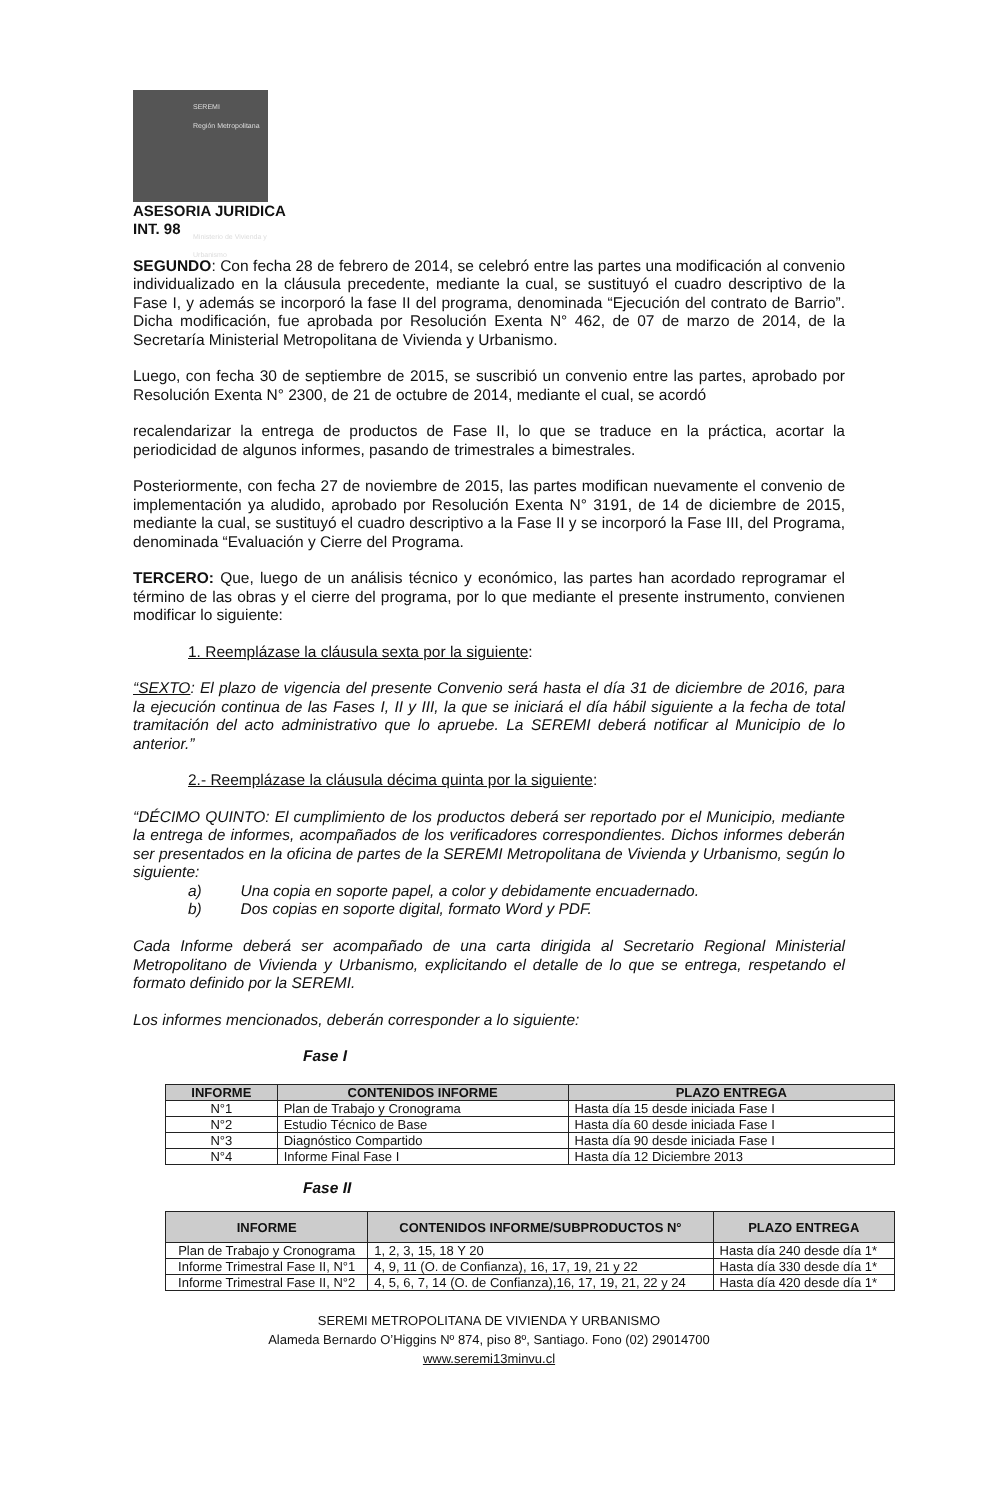SEREMI
Región Metropolitana
Ministerio de Vivienda y Urbanismo
ASESORIA JURIDICA
INT. 98
SEGUNDO: Con fecha 28 de febrero de 2014, se celebró entre las partes una modificación al convenio individualizado en la cláusula precedente, mediante la cual, se sustituyó el cuadro descriptivo de la Fase I, y además se incorporó la fase II del programa, denominada “Ejecución del contrato de Barrio”. Dicha modificación, fue aprobada por Resolución Exenta N° 462, de 07 de marzo de 2014, de la Secretaría Ministerial Metropolitana de Vivienda y Urbanismo.
Luego, con fecha 30 de septiembre de 2015, se suscribió un convenio entre las partes, aprobado por Resolución Exenta N° 2300, de 21 de octubre de 2014, mediante el cual, se acordó
recalendarizar la entrega de productos de Fase II, lo que se traduce en la práctica, acortar la periodicidad de algunos informes, pasando de trimestrales a bimestrales.
Posteriormente, con fecha 27 de noviembre de 2015, las partes modifican nuevamente el convenio de implementación ya aludido, aprobado por Resolución Exenta N° 3191, de 14 de diciembre de 2015, mediante la cual, se sustituyó el cuadro descriptivo a la Fase II y se incorporó la Fase III, del Programa, denominada “Evaluación y Cierre del Programa.
TERCERO: Que, luego de un análisis técnico y económico, las partes han acordado reprogramar el término de las obras y el cierre del programa, por lo que mediante el presente instrumento, convienen modificar lo siguiente:
1. Reemplázase la cláusula sexta por la siguiente:
“SEXTO: El plazo de vigencia del presente Convenio será hasta el día 31 de diciembre de 2016, para la ejecución continua de las Fases I, II y III, la que se iniciará el día hábil siguiente a la fecha de total tramitación del acto administrativo que lo apruebe. La SEREMI deberá notificar al Municipio de lo anterior.”
2.- Reemplázase la cláusula décima quinta por la siguiente:
“DÉCIMO QUINTO: El cumplimiento de los productos deberá ser reportado por el Municipio, mediante la entrega de informes, acompañados de los verificadores correspondientes. Dichos informes deberán ser presentados en la oficina de partes de la SEREMI Metropolitana de Vivienda y Urbanismo, según lo siguiente:
a) Una copia en soporte papel, a color y debidamente encuadernado.
b) Dos copias en soporte digital, formato Word y PDF.
Cada Informe deberá ser acompañado de una carta dirigida al Secretario Regional Ministerial Metropolitano de Vivienda y Urbanismo, explicitando el detalle de lo que se entrega, respetando el formato definido por la SEREMI.
Los informes mencionados, deberán corresponder a lo siguiente:
Fase I
| INFORME | CONTENIDOS INFORME | PLAZO ENTREGA |
| --- | --- | --- |
| N°1 | Plan de Trabajo y Cronograma | Hasta día 15 desde iniciada Fase I |
| N°2 | Estudio Técnico de Base | Hasta día 60 desde iniciada Fase I |
| N°3 | Diagnóstico Compartido | Hasta día 90 desde iniciada Fase I |
| N°4 | Informe Final Fase I | Hasta día 12 Diciembre 2013 |
Fase II
| INFORME | CONTENIDOS INFORME/SUBPRODUCTOS N° | PLAZO ENTREGA |
| --- | --- | --- |
| Plan de Trabajo y Cronograma | 1, 2, 3, 15, 18 Y 20 | Hasta día 240 desde día 1* |
| Informe Trimestral Fase II, N°1 | 4, 9, 11 (O. de Confianza), 16, 17, 19, 21 y 22 | Hasta día 330 desde día 1* |
| Informe Trimestral Fase II, N°2 | 4, 5, 6, 7, 14 (O. de Confianza),16, 17, 19, 21, 22 y 24 | Hasta día 420 desde día 1* |
SEREMI METROPOLITANA DE VIVIENDA Y URBANISMO
Alameda Bernardo O’Higgins Nº 874, piso 8º, Santiago. Fono (02) 29014700
www.seremi13minvu.cl